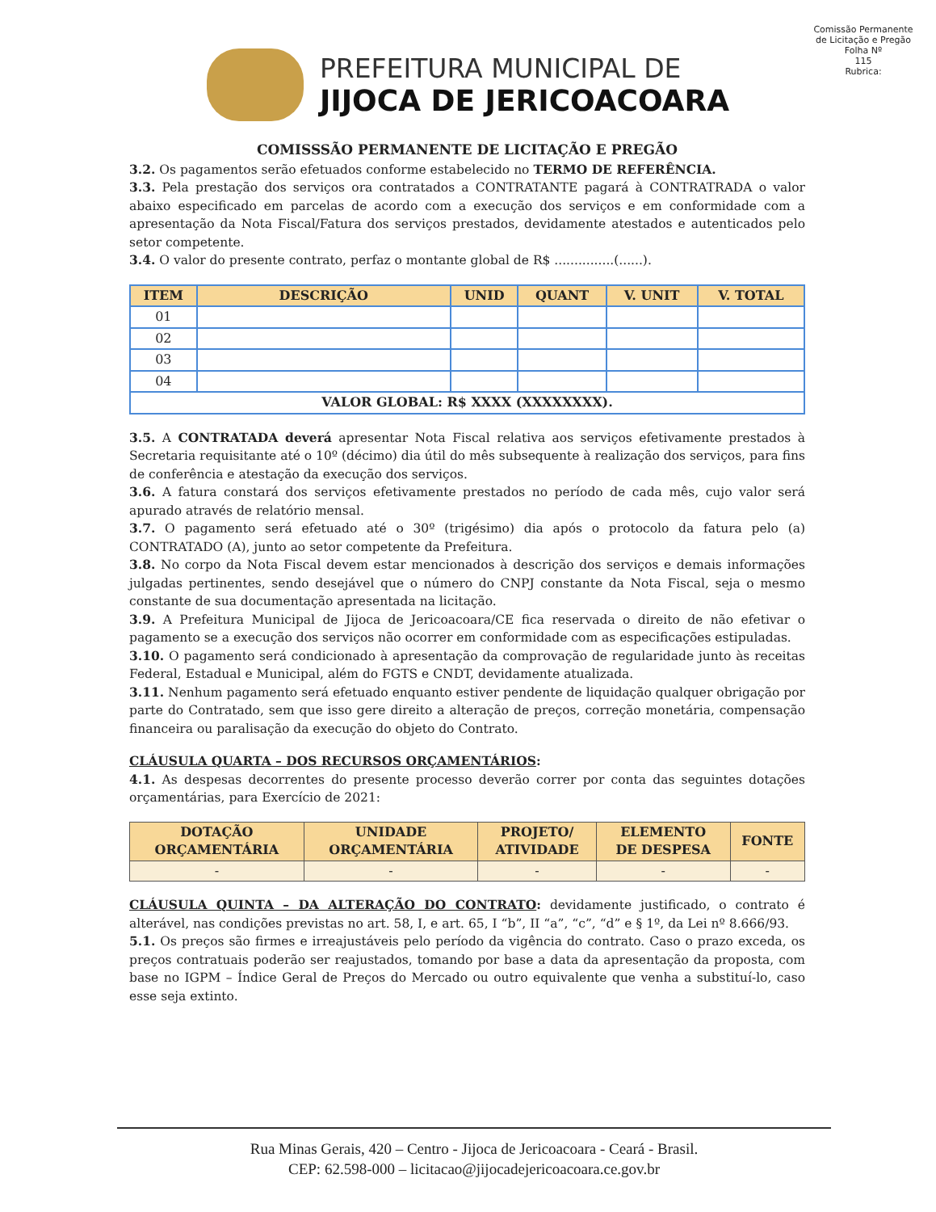PREFEITURA MUNICIPAL DE
JIJOCA DE JERICOACOARA
Comissão Permanente de Licitação e Pregão
Folha Nº
115
Rubrica:
COMISSSÃO PERMANENTE DE LICITAÇÃO E PREGÃO
3.2. Os pagamentos serão efetuados conforme estabelecido no TERMO DE REFERÊNCIA.
3.3. Pela prestação dos serviços ora contratados a CONTRATANTE pagará à CONTRATRADA o valor abaixo especificado em parcelas de acordo com a execução dos serviços e em conformidade com a apresentação da Nota Fiscal/Fatura dos serviços prestados, devidamente atestados e autenticados pelo setor competente.
3.4. O valor do presente contrato, perfaz o montante global de R$ ...............(......).
| ITEM | DESCRIÇÃO | UNID | QUANT | V. UNIT | V. TOTAL |
| --- | --- | --- | --- | --- | --- |
| 01 | | | | | |
| 02 | | | | | |
| 03 | | | | | |
| 04 | | | | | |
| VALOR GLOBAL: R$ XXXX (XXXXXXXX). | | | | | |
3.5. A CONTRATADA deverá apresentar Nota Fiscal relativa aos serviços efetivamente prestados à Secretaria requisitante até o 10º (décimo) dia útil do mês subsequente à realização dos serviços, para fins de conferência e atestação da execução dos serviços.
3.6. A fatura constará dos serviços efetivamente prestados no período de cada mês, cujo valor será apurado através de relatório mensal.
3.7. O pagamento será efetuado até o 30º (trigésimo) dia após o protocolo da fatura pelo (a) CONTRATADO (A), junto ao setor competente da Prefeitura.
3.8. No corpo da Nota Fiscal devem estar mencionados à descrição dos serviços e demais informações julgadas pertinentes, sendo desejável que o número do CNPJ constante da Nota Fiscal, seja o mesmo constante de sua documentação apresentada na licitação.
3.9. A Prefeitura Municipal de Jijoca de Jericoacoara/CE fica reservada o direito de não efetivar o pagamento se a execução dos serviços não ocorrer em conformidade com as especificações estipuladas.
3.10. O pagamento será condicionado à apresentação da comprovação de regularidade junto às receitas Federal, Estadual e Municipal, além do FGTS e CNDT, devidamente atualizada.
3.11. Nenhum pagamento será efetuado enquanto estiver pendente de liquidação qualquer obrigação por parte do Contratado, sem que isso gere direito a alteração de preços, correção monetária, compensação financeira ou paralisação da execução do objeto do Contrato.
CLÁUSULA QUARTA – DOS RECURSOS ORÇAMENTÁRIOS:
4.1. As despesas decorrentes do presente processo deverão correr por conta das seguintes dotações orçamentárias, para Exercício de 2021:
| DOTAÇÃO ORÇAMENTÁRIA | UNIDADE ORÇAMENTÁRIA | PROJETO/ ATIVIDADE | ELEMENTO DE DESPESA | FONTE |
| --- | --- | --- | --- | --- |
| - | - | - | - | - |
CLÁUSULA QUINTA – DA ALTERAÇÃO DO CONTRATO: devidamente justificado, o contrato é alterável, nas condições previstas no art. 58, I, e art. 65, I “b”, II “a”, “c”, “d” e § 1º, da Lei nº 8.666/93.
5.1. Os preços são firmes e irreajustáveis pelo período da vigência do contrato. Caso o prazo exceda, os preços contratuais poderão ser reajustados, tomando por base a data da apresentação da proposta, com base no IGPM – Índice Geral de Preços do Mercado ou outro equivalente que venha a substituí-lo, caso esse seja extinto.
Rua Minas Gerais, 420 – Centro - Jijoca de Jericoacoara - Ceará - Brasil.
CEP: 62.598-000 – licitacao@jijocadejericoacoara.ce.gov.br